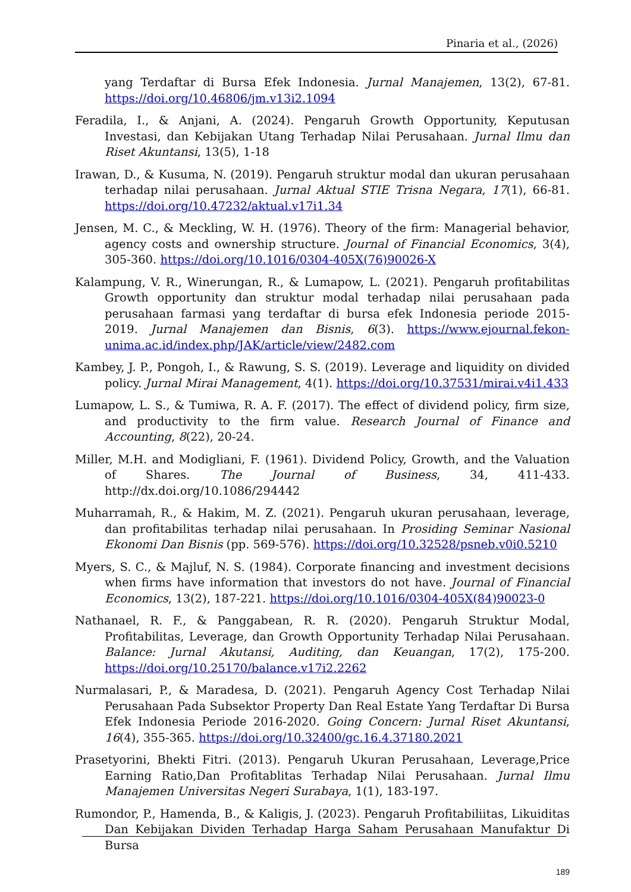Pinaria et al., (2026)
yang Terdaftar di Bursa Efek Indonesia. Jurnal Manajemen, 13(2), 67-81. https://doi.org/10.46806/jm.v13i2.1094
Feradila, I., & Anjani, A. (2024). Pengaruh Growth Opportunity, Keputusan Investasi, dan Kebijakan Utang Terhadap Nilai Perusahaan. Jurnal Ilmu dan Riset Akuntansi, 13(5), 1-18
Irawan, D., & Kusuma, N. (2019). Pengaruh struktur modal dan ukuran perusahaan terhadap nilai perusahaan. Jurnal Aktual STIE Trisna Negara, 17(1), 66-81. https://doi.org/10.47232/aktual.v17i1.34
Jensen, M. C., & Meckling, W. H. (1976). Theory of the firm: Managerial behavior, agency costs and ownership structure. Journal of Financial Economics, 3(4), 305-360. https://doi.org/10.1016/0304-405X(76)90026-X
Kalampung, V. R., Winerungan, R., & Lumapow, L. (2021). Pengaruh profitabilitas Growth opportunity dan struktur modal terhadap nilai perusahaan pada perusahaan farmasi yang terdaftar di bursa efek Indonesia periode 2015-2019. Jurnal Manajemen dan Bisnis, 6(3). https://www.ejournal.fekon-unima.ac.id/index.php/JAK/article/view/2482.com
Kambey, J. P., Pongoh, I., & Rawung, S. S. (2019). Leverage and liquidity on divided policy. Jurnal Mirai Management, 4(1). https://doi.org/10.37531/mirai.v4i1.433
Lumapow, L. S., & Tumiwa, R. A. F. (2017). The effect of dividend policy, firm size, and productivity to the firm value. Research Journal of Finance and Accounting, 8(22), 20-24.
Miller, M.H. and Modigliani, F. (1961). Dividend Policy, Growth, and the Valuation of Shares. The Journal of Business, 34, 411-433. http://dx.doi.org/10.1086/294442
Muharramah, R., & Hakim, M. Z. (2021). Pengaruh ukuran perusahaan, leverage, dan profitabilitas terhadap nilai perusahaan. In Prosiding Seminar Nasional Ekonomi Dan Bisnis (pp. 569-576). https://doi.org/10.32528/psneb.v0i0.5210
Myers, S. C., & Majluf, N. S. (1984). Corporate financing and investment decisions when firms have information that investors do not have. Journal of Financial Economics, 13(2), 187-221. https://doi.org/10.1016/0304-405X(84)90023-0
Nathanael, R. F., & Panggabean, R. R. (2020). Pengaruh Struktur Modal, Profitabilitas, Leverage, dan Growth Opportunity Terhadap Nilai Perusahaan. Balance: Jurnal Akutansi, Auditing, dan Keuangan, 17(2), 175-200. https://doi.org/10.25170/balance.v17i2.2262
Nurmalasari, P., & Maradesa, D. (2021). Pengaruh Agency Cost Terhadap Nilai Perusahaan Pada Subsektor Property Dan Real Estate Yang Terdaftar Di Bursa Efek Indonesia Periode 2016-2020. Going Concern: Jurnal Riset Akuntansi, 16(4), 355-365. https://doi.org/10.32400/gc.16.4.37180.2021
Prasetyorini, Bhekti Fitri. (2013). Pengaruh Ukuran Perusahaan, Leverage,Price Earning Ratio,Dan Profitablitas Terhadap Nilai Perusahaan. Jurnal Ilmu Manajemen Universitas Negeri Surabaya, 1(1), 183-197.
Rumondor, P., Hamenda, B., & Kaligis, J. (2023). Pengaruh Profitabiliitas, Likuiditas Dan Kebijakan Dividen Terhadap Harga Saham Perusahaan Manufaktur Di Bursa
189